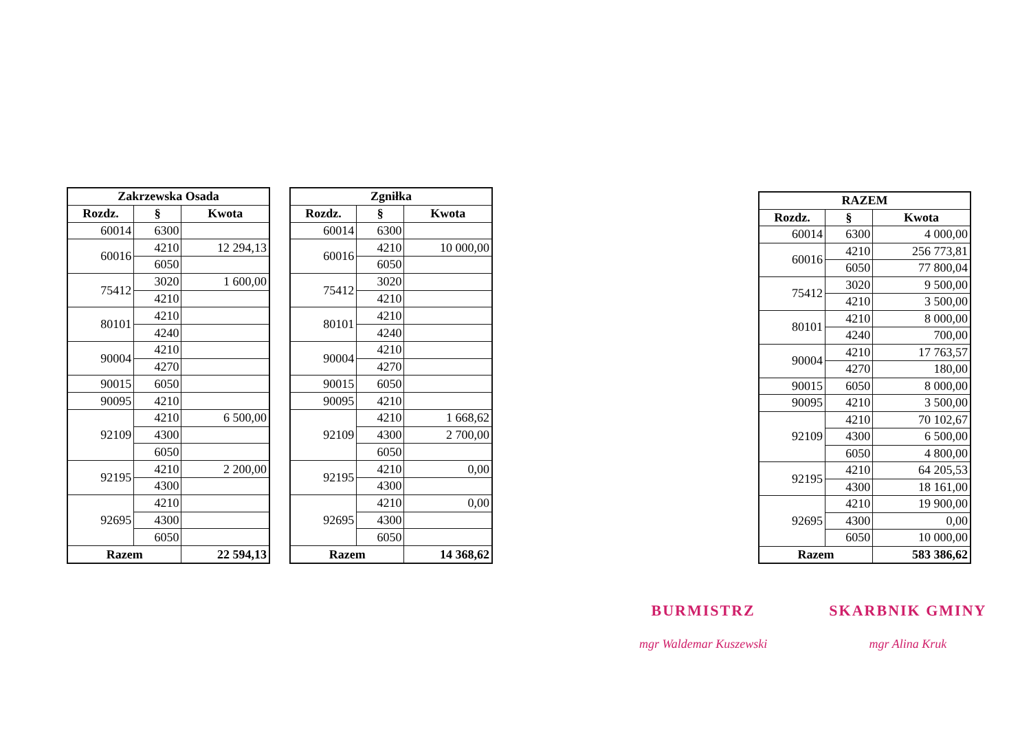| Zakrzewska Osada | | |
| --- | --- | --- |
| Rozdz. | § | Kwota |
| 60014 | 6300 | |
| 60016 | 4210 | 12 294,13 |
| | 6050 | |
| 75412 | 3020 | 1 600,00 |
| | 4210 | |
| 80101 | 4210 | |
| | 4240 | |
| 90004 | 4210 | |
| | 4270 | |
| 90015 | 6050 | |
| 90095 | 4210 | |
| 92109 | 4210 | 6 500,00 |
| | 4300 | |
| | 6050 | |
| 92195 | 4210 | 2 200,00 |
| | 4300 | |
| 92695 | 4210 | |
| | 4300 | |
| | 6050 | |
| Razem | | 22 594,13 |
| Zgniłka | | |
| --- | --- | --- |
| Rozdz. | § | Kwota |
| 60014 | 6300 | |
| 60016 | 4210 | 10 000,00 |
| | 6050 | |
| 75412 | 3020 | |
| | 4210 | |
| 80101 | 4210 | |
| | 4240 | |
| 90004 | 4210 | |
| | 4270 | |
| 90015 | 6050 | |
| 90095 | 4210 | |
| 92109 | 4210 | 1 668,62 |
| | 4300 | 2 700,00 |
| | 6050 | |
| 92195 | 4210 | 0,00 |
| | 4300 | |
| 92695 | 4210 | 0,00 |
| | 4300 | |
| | 6050 | |
| Razem | | 14 368,62 |
| RAZEM | | |
| --- | --- | --- |
| Rozdz. | § | Kwota |
| 60014 | 6300 | 4 000,00 |
| 60016 | 4210 | 256 773,81 |
| | 6050 | 77 800,04 |
| 75412 | 3020 | 9 500,00 |
| | 4210 | 3 500,00 |
| 80101 | 4210 | 8 000,00 |
| | 4240 | 700,00 |
| 90004 | 4210 | 17 763,57 |
| | 4270 | 180,00 |
| 90015 | 6050 | 8 000,00 |
| 90095 | 4210 | 3 500,00 |
| 92109 | 4210 | 70 102,67 |
| | 4300 | 6 500,00 |
| | 6050 | 4 800,00 |
| 92195 | 4210 | 64 205,53 |
| | 4300 | 18 161,00 |
| 92695 | 4210 | 19 900,00 |
| | 4300 | 0,00 |
| | 6050 | 10 000,00 |
| Razem | | 583 386,62 |
BURMISTRZ
mgr Waldemar Kuszewski
SKARBNIK GMINY
mgr Alina Kruk